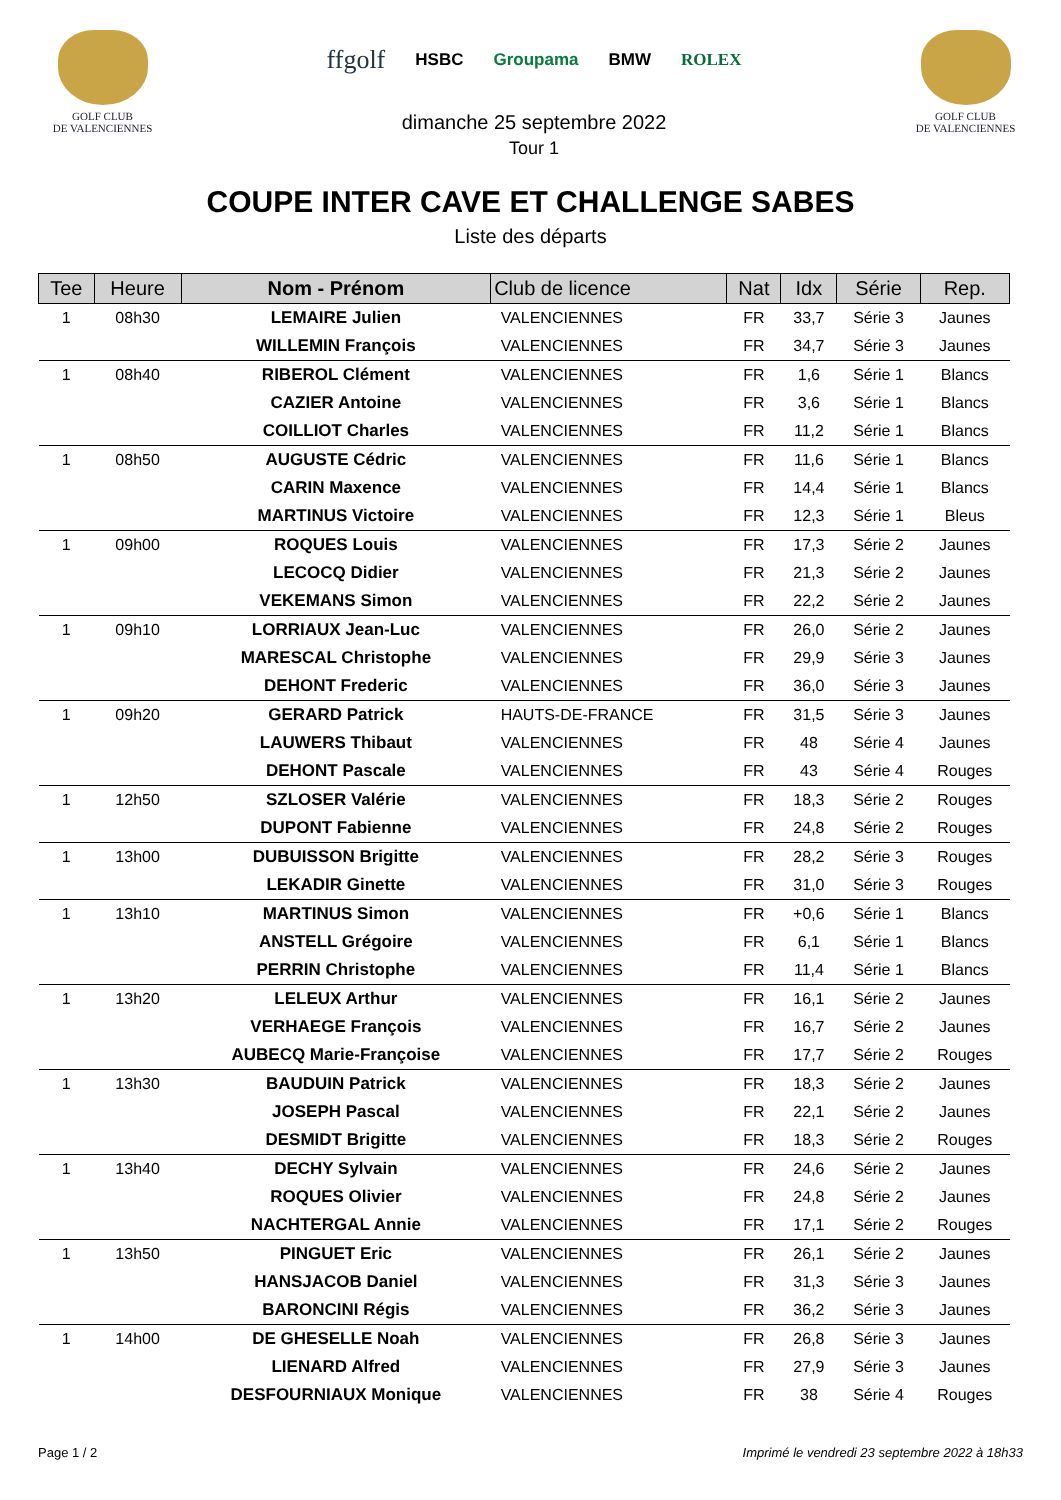GOLF CLUB
DE VALENCIENNES
ffgolf HSBC Groupama BMW ROLEX
dimanche 25 septembre 2022
Tour 1
GOLF CLUB
DE VALENCIENNES
COUPE INTER CAVE ET CHALLENGE SABES
Liste des départs
| Tee | Heure | Nom - Prénom | Club de licence | Nat | Idx | Série | Rep. |
| --- | --- | --- | --- | --- | --- | --- | --- |
| 1 | 08h30 | LEMAIRE Julien | VALENCIENNES | FR | 33,7 | Série 3 | Jaunes |
| | | WILLEMIN François | VALENCIENNES | FR | 34,7 | Série 3 | Jaunes |
| 1 | 08h40 | RIBEROL Clément | VALENCIENNES | FR | 1,6 | Série 1 | Blancs |
| | | CAZIER Antoine | VALENCIENNES | FR | 3,6 | Série 1 | Blancs |
| | | COILLIOT Charles | VALENCIENNES | FR | 11,2 | Série 1 | Blancs |
| 1 | 08h50 | AUGUSTE Cédric | VALENCIENNES | FR | 11,6 | Série 1 | Blancs |
| | | CARIN Maxence | VALENCIENNES | FR | 14,4 | Série 1 | Blancs |
| | | MARTINUS Victoire | VALENCIENNES | FR | 12,3 | Série 1 | Bleus |
| 1 | 09h00 | ROQUES Louis | VALENCIENNES | FR | 17,3 | Série 2 | Jaunes |
| | | LECOCQ Didier | VALENCIENNES | FR | 21,3 | Série 2 | Jaunes |
| | | VEKEMANS Simon | VALENCIENNES | FR | 22,2 | Série 2 | Jaunes |
| 1 | 09h10 | LORRIAUX Jean-Luc | VALENCIENNES | FR | 26,0 | Série 2 | Jaunes |
| | | MARESCAL Christophe | VALENCIENNES | FR | 29,9 | Série 3 | Jaunes |
| | | DEHONT Frederic | VALENCIENNES | FR | 36,0 | Série 3 | Jaunes |
| 1 | 09h20 | GERARD Patrick | HAUTS-DE-FRANCE | FR | 31,5 | Série 3 | Jaunes |
| | | LAUWERS Thibaut | VALENCIENNES | FR | 48 | Série 4 | Jaunes |
| | | DEHONT Pascale | VALENCIENNES | FR | 43 | Série 4 | Rouges |
| 1 | 12h50 | SZLOSER Valérie | VALENCIENNES | FR | 18,3 | Série 2 | Rouges |
| | | DUPONT Fabienne | VALENCIENNES | FR | 24,8 | Série 2 | Rouges |
| 1 | 13h00 | DUBUISSON Brigitte | VALENCIENNES | FR | 28,2 | Série 3 | Rouges |
| | | LEKADIR Ginette | VALENCIENNES | FR | 31,0 | Série 3 | Rouges |
| 1 | 13h10 | MARTINUS Simon | VALENCIENNES | FR | +0,6 | Série 1 | Blancs |
| | | ANSTELL Grégoire | VALENCIENNES | FR | 6,1 | Série 1 | Blancs |
| | | PERRIN Christophe | VALENCIENNES | FR | 11,4 | Série 1 | Blancs |
| 1 | 13h20 | LELEUX Arthur | VALENCIENNES | FR | 16,1 | Série 2 | Jaunes |
| | | VERHAEGE François | VALENCIENNES | FR | 16,7 | Série 2 | Jaunes |
| | | AUBECQ Marie-Françoise | VALENCIENNES | FR | 17,7 | Série 2 | Rouges |
| 1 | 13h30 | BAUDUIN Patrick | VALENCIENNES | FR | 18,3 | Série 2 | Jaunes |
| | | JOSEPH Pascal | VALENCIENNES | FR | 22,1 | Série 2 | Jaunes |
| | | DESMIDT Brigitte | VALENCIENNES | FR | 18,3 | Série 2 | Rouges |
| 1 | 13h40 | DECHY Sylvain | VALENCIENNES | FR | 24,6 | Série 2 | Jaunes |
| | | ROQUES Olivier | VALENCIENNES | FR | 24,8 | Série 2 | Jaunes |
| | | NACHTERGAL Annie | VALENCIENNES | FR | 17,1 | Série 2 | Rouges |
| 1 | 13h50 | PINGUET Eric | VALENCIENNES | FR | 26,1 | Série 2 | Jaunes |
| | | HANSJACOB Daniel | VALENCIENNES | FR | 31,3 | Série 3 | Jaunes |
| | | BARONCINI Régis | VALENCIENNES | FR | 36,2 | Série 3 | Jaunes |
| 1 | 14h00 | DE GHESELLE Noah | VALENCIENNES | FR | 26,8 | Série 3 | Jaunes |
| | | LIENARD Alfred | VALENCIENNES | FR | 27,9 | Série 3 | Jaunes |
| | | DESFOURNIAUX Monique | VALENCIENNES | FR | 38 | Série 4 | Rouges |
Page 1 / 2 Imprimé le vendredi 23 septembre 2022 à 18h33